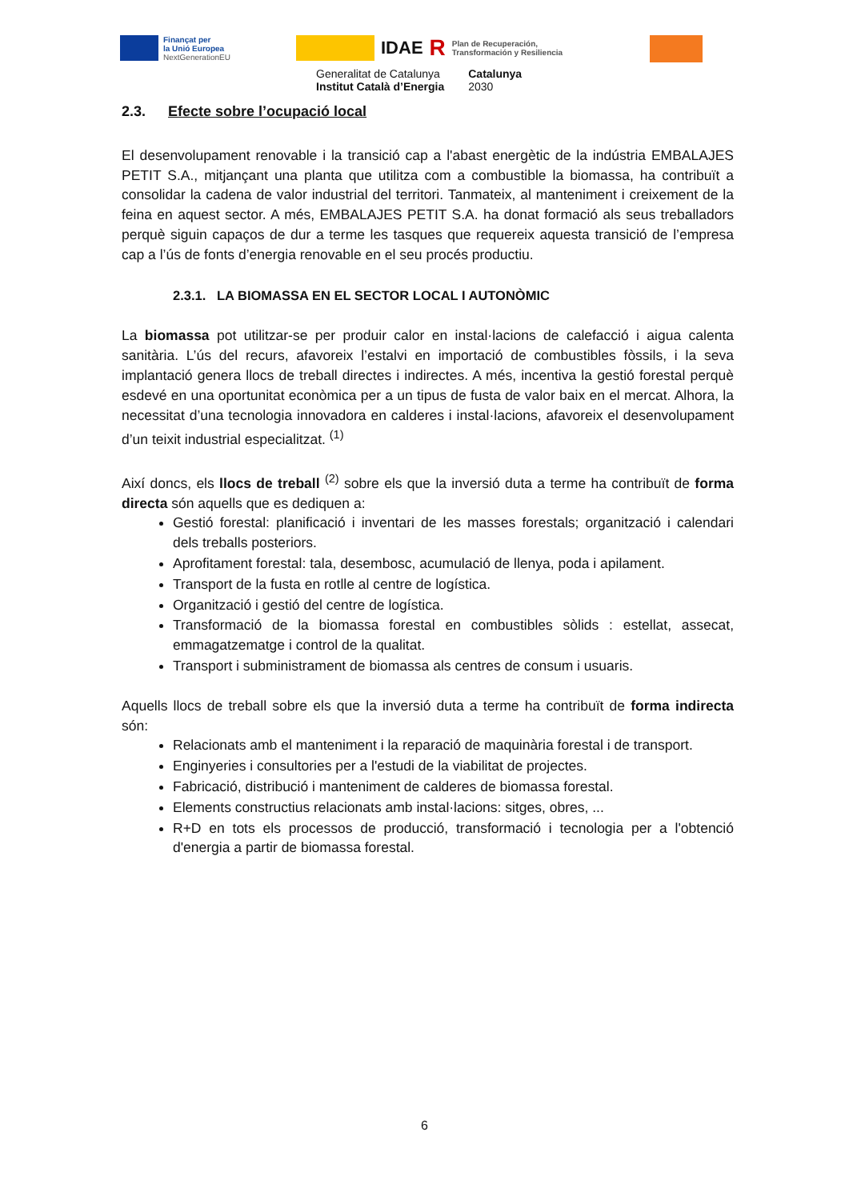Finançat per
la Unió Europea
NextGenerationEU
IDAE R Plan de Recuperación,
Transformación y Resiliencia
Generalitat de Catalunya
Institut Català d’Energia
Catalunya
2030
2.3. Efecte sobre l’ocupació local
El desenvolupament renovable i la transició cap a l'abast energètic de la indústria EMBALAJES PETIT S.A., mitjançant una planta que utilitza com a combustible la biomassa, ha contribuït a consolidar la cadena de valor industrial del territori. Tanmateix, al manteniment i creixement de la feina en aquest sector. A més, EMBALAJES PETIT S.A. ha donat formació als seus treballadors perquè siguin capaços de dur a terme les tasques que requereix aquesta transició de l’empresa cap a l’ús de fonts d’energia renovable en el seu procés productiu.
2.3.1. LA BIOMASSA EN EL SECTOR LOCAL I AUTONÒMIC
La biomassa pot utilitzar-se per produir calor en instal·lacions de calefacció i aigua calenta sanitària. L’ús del recurs, afavoreix l’estalvi en importació de combustibles fòssils, i la seva implantació genera llocs de treball directes i indirectes. A més, incentiva la gestió forestal perquè esdevé en una oportunitat econòmica per a un tipus de fusta de valor baix en el mercat. Alhora, la necessitat d’una tecnologia innovadora en calderes i instal·lacions, afavoreix el desenvolupament d’un teixit industrial especialitzat. <sup>(1)</sup>
Així doncs, els llocs de treball <sup>(2)</sup> sobre els que la inversió duta a terme ha contribuït de forma directa són aquells que es dediquen a:
Gestió forestal: planificació i inventari de les masses forestals; organització i calendari dels treballs posteriors.
Aprofitament forestal: tala, desembosc, acumulació de llenya, poda i apilament.
Transport de la fusta en rotlle al centre de logística.
Organització i gestió del centre de logística.
Transformació de la biomassa forestal en combustibles sòlids : estellat, assecat, emmagatzematge i control de la qualitat.
Transport i subministrament de biomassa als centres de consum i usuaris.
Aquells llocs de treball sobre els que la inversió duta a terme ha contribuït de forma indirecta són:
Relacionats amb el manteniment i la reparació de maquinària forestal i de transport.
Enginyeries i consultories per a l'estudi de la viabilitat de projectes.
Fabricació, distribució i manteniment de calderes de biomassa forestal.
Elements constructius relacionats amb instal·lacions: sitges, obres, ...
R+D en tots els processos de producció, transformació i tecnologia per a l'obtenció d'energia a partir de biomassa forestal.
6